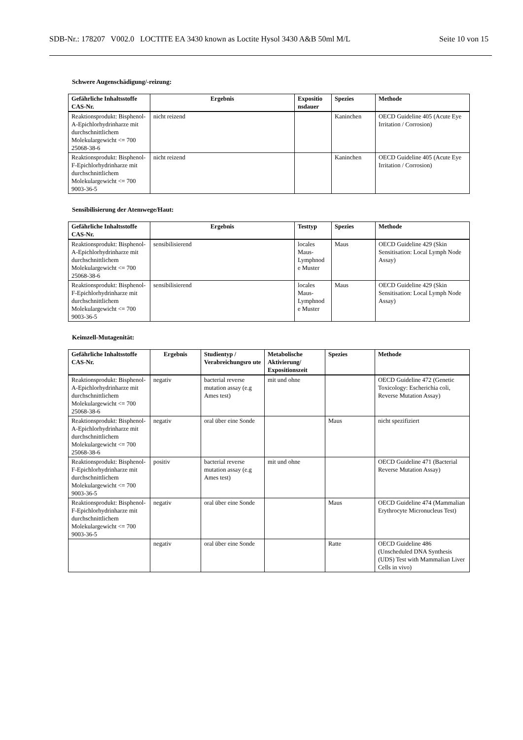SDB-Nr.: 178207 V002.0 LOCTITE EA 3430 known as Loctite Hysol 3430 A&B 50ml M/L Seite 10 von 15
Schwere Augenschädigung/-reizung:
| Gefährliche Inhaltsstoffe CAS-Nr. | Ergebnis | Expositio nsdauer | Spezies | Methode |
| --- | --- | --- | --- | --- |
| Reaktionsprodukt: Bisphenol-A-Epichlorhydrinharze mit durchschnittlichem Molekulargewicht <= 700 25068-38-6 | nicht reizend | | Kaninchen | OECD Guideline 405 (Acute Eye Irritation / Corrosion) |
| Reaktionsprodukt: Bisphenol-F-Epichlorhydrinharze mit durchschnittlichem Molekulargewicht <= 700 9003-36-5 | nicht reizend | | Kaninchen | OECD Guideline 405 (Acute Eye Irritation / Corrosion) |
Sensibilisierung der Atemwege/Haut:
| Gefährliche Inhaltsstoffe CAS-Nr. | Ergebnis | Testtyp | Spezies | Methode |
| --- | --- | --- | --- | --- |
| Reaktionsprodukt: Bisphenol-A-Epichlorhydrinharze mit durchschnittlichem Molekulargewicht <= 700 25068-38-6 | sensibilisierend | locales Maus-Lymphnod e Muster | Maus | OECD Guideline 429 (Skin Sensitisation: Local Lymph Node Assay) |
| Reaktionsprodukt: Bisphenol-F-Epichlorhydrinharze mit durchschnittlichem Molekulargewicht <= 700 9003-36-5 | sensibilisierend | locales Maus-Lymphnod e Muster | Maus | OECD Guideline 429 (Skin Sensitisation: Local Lymph Node Assay) |
Keimzell-Mutagenität:
| Gefährliche Inhaltsstoffe CAS-Nr. | Ergebnis | Studientyp / Verabreichungsro ute | Metabolische Aktivierung/ Expositionszeit | Spezies | Methode |
| --- | --- | --- | --- | --- | --- |
| Reaktionsprodukt: Bisphenol-A-Epichlorhydrinharze mit durchschnittlichem Molekulargewicht <= 700 25068-38-6 | negativ | bacterial reverse mutation assay (e.g Ames test) | mit und ohne | | OECD Guideline 472 (Genetic Toxicology: Escherichia coli, Reverse Mutation Assay) |
| Reaktionsprodukt: Bisphenol-A-Epichlorhydrinharze mit durchschnittlichem Molekulargewicht <= 700 25068-38-6 | negativ | oral über eine Sonde | | Maus | nicht spezifiziert |
| Reaktionsprodukt: Bisphenol-F-Epichlorhydrinharze mit durchschnittlichem Molekulargewicht <= 700 9003-36-5 | positiv | bacterial reverse mutation assay (e.g Ames test) | mit und ohne | | OECD Guideline 471 (Bacterial Reverse Mutation Assay) |
| Reaktionsprodukt: Bisphenol-F-Epichlorhydrinharze mit durchschnittlichem Molekulargewicht <= 700 9003-36-5 | negativ | oral über eine Sonde | | Maus | OECD Guideline 474 (Mammalian Erythrocyte Micronucleus Test) |
| | negativ | oral über eine Sonde | | Ratte | OECD Guideline 486 (Unscheduled DNA Synthesis (UDS) Test with Mammalian Liver Cells in vivo) |